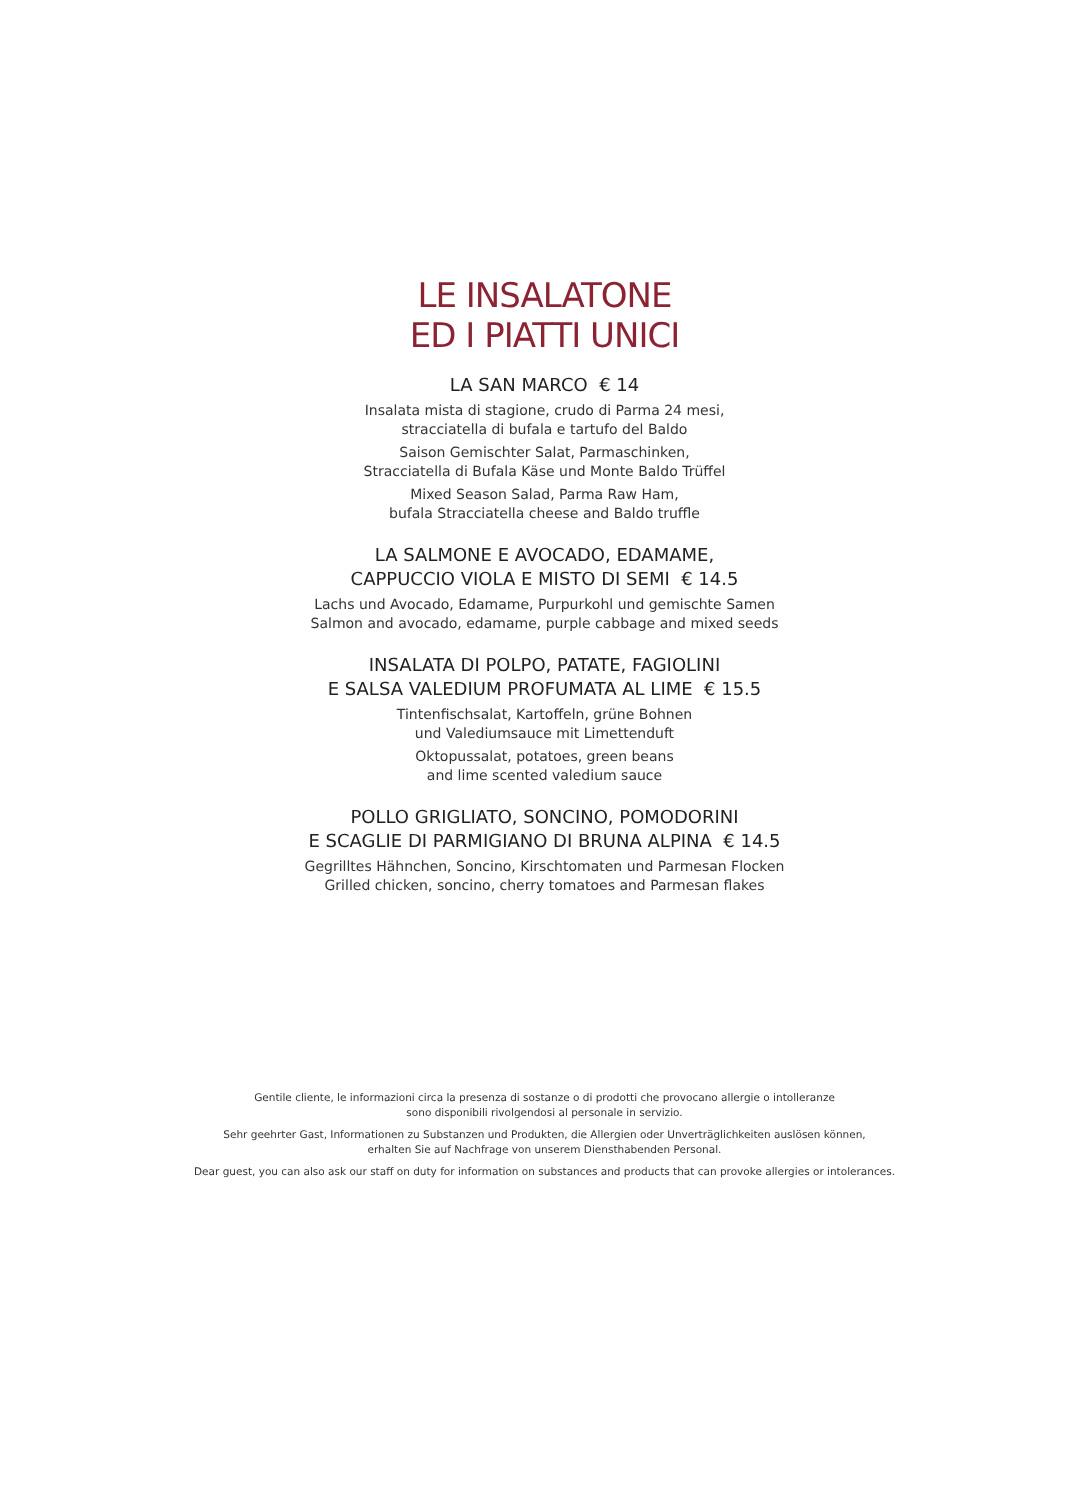LE INSALATONE
ED I PIATTI UNICI
LA SAN MARCO € 14
Insalata mista di stagione, crudo di Parma 24 mesi,
stracciatella di bufala e tartufo del Baldo
Saison Gemischter Salat, Parmaschinken,
Stracciatella di Bufala Käse und Monte Baldo Trüffel
Mixed Season Salad, Parma Raw Ham,
bufala Stracciatella cheese and Baldo truffle
LA SALMONE E AVOCADO, EDAMAME,
CAPPUCCIO VIOLA E MISTO DI SEMI € 14.5
Lachs und Avocado, Edamame, Purpurkohl und gemischte Samen
Salmon and avocado, edamame, purple cabbage and mixed seeds
INSALATA DI POLPO, PATATE, FAGIOLINI
E SALSA VALEDIUM PROFUMATA AL LIME € 15.5
Tintenfischsalat, Kartoffeln, grüne Bohnen
und Valediumsauce mit Limettenduft
Oktopussalat, potatoes, green beans
and lime scented valedium sauce
POLLO GRIGLIATO, SONCINO, POMODORINI
E SCAGLIE DI PARMIGIANO DI BRUNA ALPINA € 14.5
Gegrilltes Hähnchen, Soncino, Kirschtomaten und Parmesan Flocken
Grilled chicken, soncino, cherry tomatoes and Parmesan flakes
Gentile cliente, le informazioni circa la presenza di sostanze o di prodotti che provocano allergie o intolleranze
sono disponibili rivolgendosi al personale in servizio.
Sehr geehrter Gast, Informationen zu Substanzen und Produkten, die Allergien oder Unverträglichkeiten auslösen können,
erhalten Sie auf Nachfrage von unserem Diensthabenden Personal.
Dear guest, you can also ask our staff on duty for information on substances and products that can provoke allergies or intolerances.